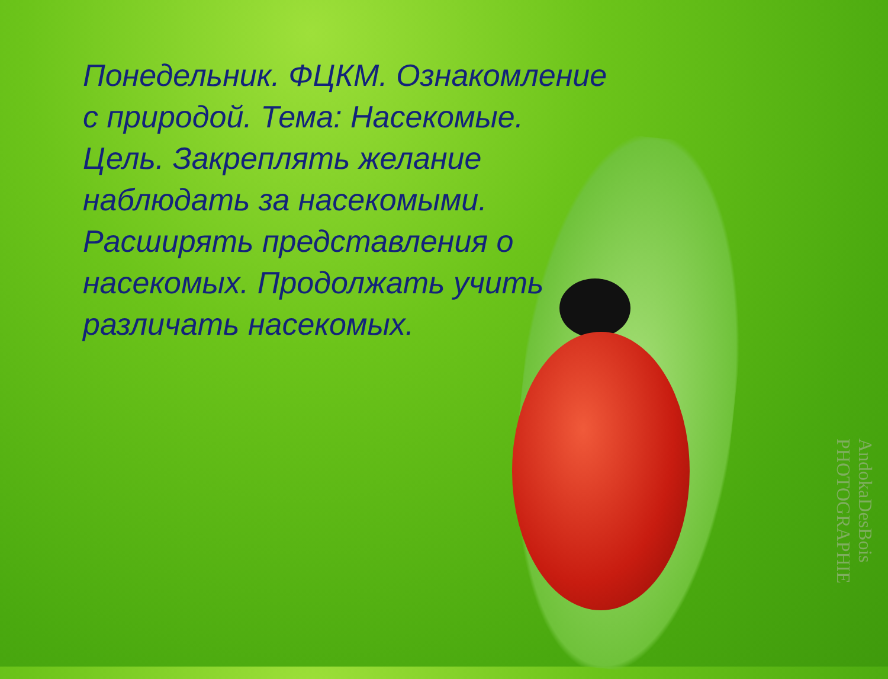Понедельник. ФЦКМ. Ознакомление с природой. Тема: Насекомые.
Цель. Закреплять желание наблюдать за насекомыми. Расширять представления о насекомых. Продолжать учить различать насекомых.
AndokaDesBois PHOTOGRAPHIE